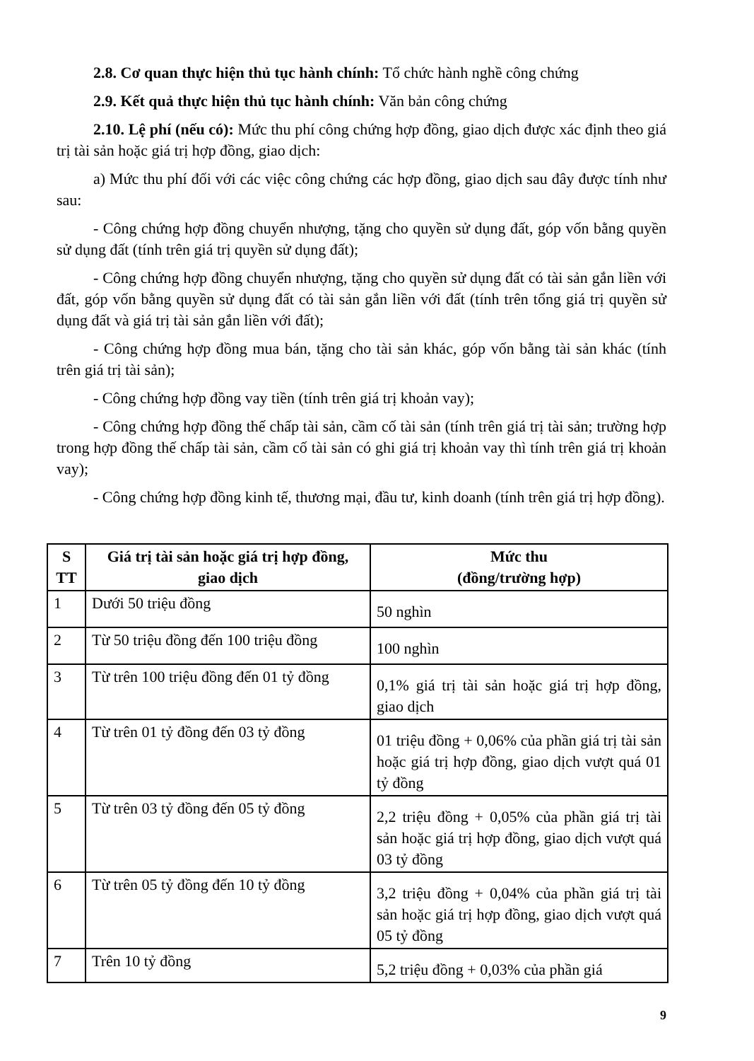2.8. Cơ quan thực hiện thủ tục hành chính: Tổ chức hành nghề công chứng
2.9. Kết quả thực hiện thủ tục hành chính: Văn bản công chứng
2.10. Lệ phí (nếu có): Mức thu phí công chứng hợp đồng, giao dịch được xác định theo giá trị tài sản hoặc giá trị hợp đồng, giao dịch:
a) Mức thu phí đối với các việc công chứng các hợp đồng, giao dịch sau đây được tính như sau:
- Công chứng hợp đồng chuyển nhượng, tặng cho quyền sử dụng đất, góp vốn bằng quyền sử dụng đất (tính trên giá trị quyền sử dụng đất);
- Công chứng hợp đồng chuyển nhượng, tặng cho quyền sử dụng đất có tài sản gắn liền với đất, góp vốn bằng quyền sử dụng đất có tài sản gắn liền với đất (tính trên tổng giá trị quyền sử dụng đất và giá trị tài sản gắn liền với đất);
- Công chứng hợp đồng mua bán, tặng cho tài sản khác, góp vốn bằng tài sản khác (tính trên giá trị tài sản);
- Công chứng hợp đồng vay tiền (tính trên giá trị khoản vay);
- Công chứng hợp đồng thế chấp tài sản, cầm cố tài sản (tính trên giá trị tài sản; trường hợp trong hợp đồng thế chấp tài sản, cầm cố tài sản có ghi giá trị khoản vay thì tính trên giá trị khoản vay);
- Công chứng hợp đồng kinh tế, thương mại, đầu tư, kinh doanh (tính trên giá trị hợp đồng).
| S TT | Giá trị tài sản hoặc giá trị hợp đồng, giao dịch | Mức thu (đồng/trường hợp) |
| --- | --- | --- |
| 1 | Dưới 50 triệu đồng | 50 nghìn |
| 2 | Từ 50 triệu đồng đến 100 triệu đồng | 100 nghìn |
| 3 | Từ trên 100 triệu đồng đến 01 tỷ đồng | 0,1% giá trị tài sản hoặc giá trị hợp đồng, giao dịch |
| 4 | Từ trên 01 tỷ đồng đến 03 tỷ đồng | 01 triệu đồng + 0,06% của phần giá trị tài sản hoặc giá trị hợp đồng, giao dịch vượt quá 01 tỷ đồng |
| 5 | Từ trên 03 tỷ đồng đến 05 tỷ đồng | 2,2 triệu đồng + 0,05% của phần giá trị tài sản hoặc giá trị hợp đồng, giao dịch vượt quá 03 tỷ đồng |
| 6 | Từ trên 05 tỷ đồng đến 10 tỷ đồng | 3,2 triệu đồng + 0,04% của phần giá trị tài sản hoặc giá trị hợp đồng, giao dịch vượt quá 05 tỷ đồng |
| 7 | Trên 10 tỷ đồng | 5,2 triệu đồng + 0,03% của phần giá |
9